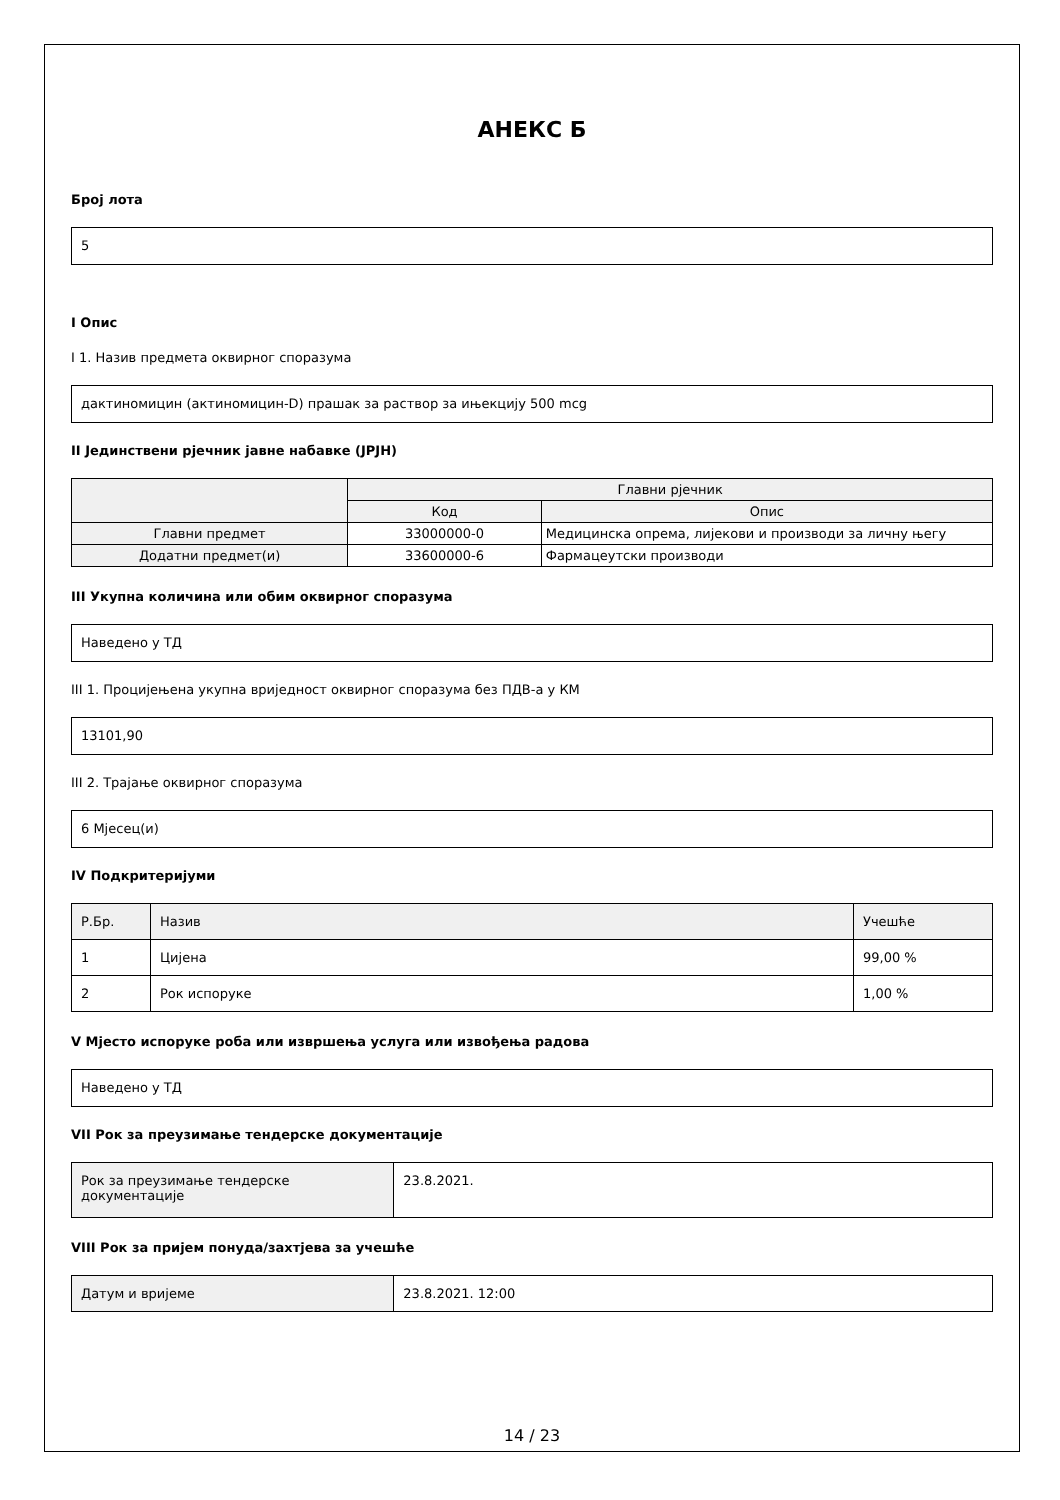АНЕКС Б
Број лота
5
I Опис
I 1. Назив предмета оквирног споразума
дактиномицин (актиномицин-D) прашак за раствор за ињекцију 500 mcg
II Јединствени рјечник јавне набавке (ЈРЈН)
| | Главни рјечник | |
| --- | --- | --- |
| | Код | Опис |
| Главни предмет | 33000000-0 | Медицинска опрема, лијекови и производи за личну његу |
| Додатни предмет(и) | 33600000-6 | Фармацеутски производи |
III Укупна количина или обим оквирног споразума
Наведено у ТД
III 1. Процијењена укупна вриједност оквирног споразума без ПДВ-а у КМ
13101,90
III 2. Трајање оквирног споразума
6 Мјесец(и)
IV Подкритеријуми
| Р.Бр. | Назив | Учешће |
| 1 | Цијена | 99,00 % |
| 2 | Рок испоруке | 1,00 % |
V Мјесто испоруке роба или извршења услуга или извођења радова
Наведено у ТД
VII Рок за преузимање тендерске документације
| Рок за преузимање тендерске документације | 23.8.2021. |
VIII Рок за пријем понуда/захтјева за учешће
| Датум и вријеме | 23.8.2021. 12:00 |
14 / 23